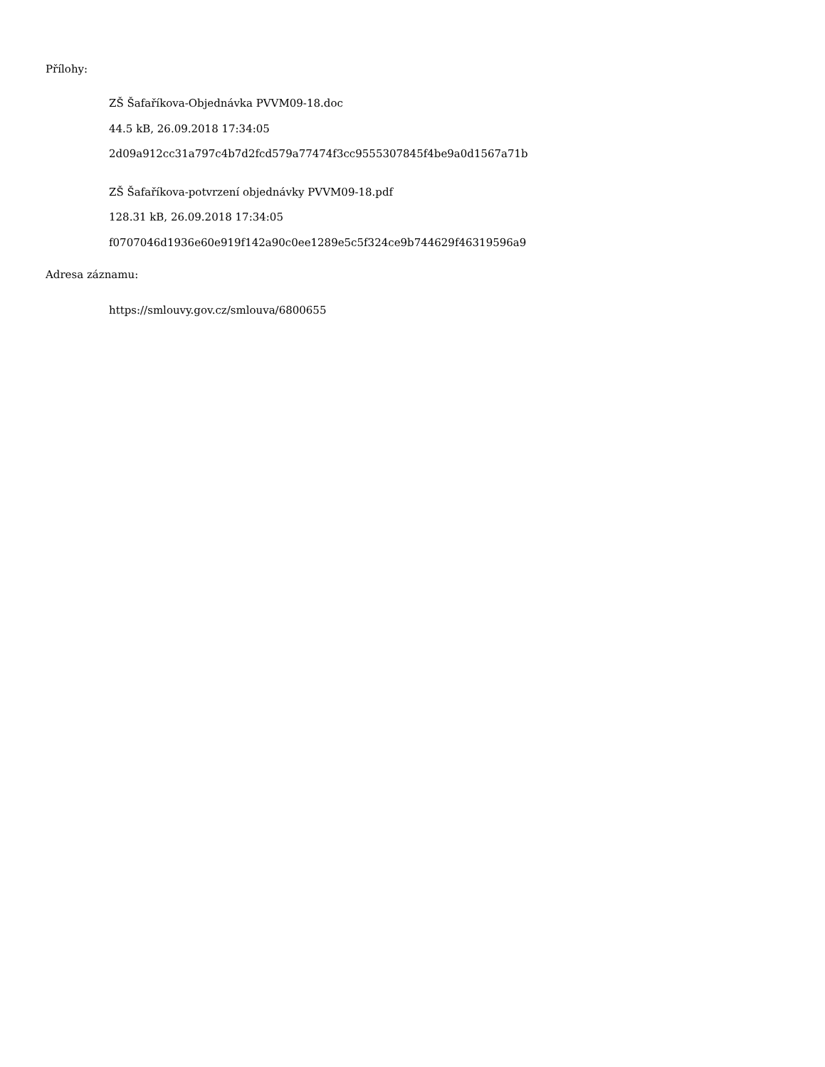Přílohy:
ZŠ Šafaříkova-Objednávka PVVM09-18.doc
44.5 kB, 26.09.2018 17:34:05
2d09a912cc31a797c4b7d2fcd579a77474f3cc9555307845f4be9a0d1567a71b
ZŠ Šafaříkova-potvrzení objednávky PVVM09-18.pdf
128.31 kB, 26.09.2018 17:34:05
f0707046d1936e60e919f142a90c0ee1289e5c5f324ce9b744629f46319596a9
Adresa záznamu:
https://smlouvy.gov.cz/smlouva/6800655